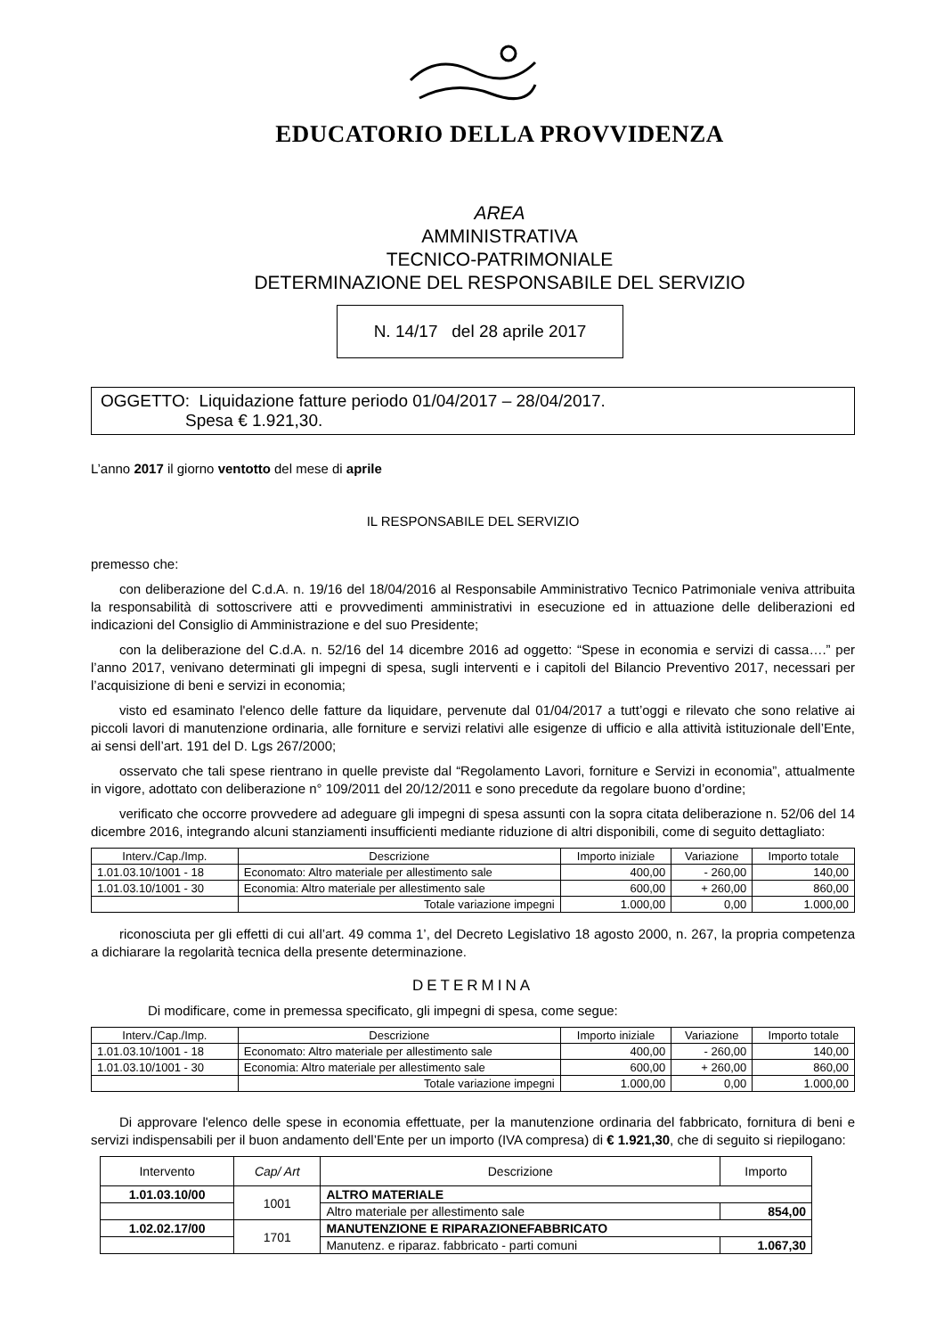EDUCATORIO DELLA PROVVIDENZA
AREA
AMMINISTRATIVA
TECNICO-PATRIMONIALE
DETERMINAZIONE DEL RESPONSABILE DEL SERVIZIO
N. 14/17 del 28 aprile 2017
OGGETTO: Liquidazione fatture periodo 01/04/2017 – 28/04/2017.
Spesa € 1.921,30.
L’anno 2017 il giorno ventotto del mese di aprile
IL RESPONSABILE DEL SERVIZIO
premesso che:
con deliberazione del C.d.A. n. 19/16 del 18/04/2016 al Responsabile Amministrativo Tecnico Patrimoniale veniva attribuita la responsabilità di sottoscrivere atti e provvedimenti amministrativi in esecuzione ed in attuazione delle deliberazioni ed indicazioni del Consiglio di Amministrazione e del suo Presidente;
con la deliberazione del C.d.A. n. 52/16 del 14 dicembre 2016 ad oggetto: “Spese in economia e servizi di cassa….” per l’anno 2017, venivano determinati gli impegni di spesa, sugli interventi e i capitoli del Bilancio Preventivo 2017, necessari per l’acquisizione di beni e servizi in economia;
visto ed esaminato l'elenco delle fatture da liquidare, pervenute dal 01/04/2017 a tutt’oggi e rilevato che sono relative ai piccoli lavori di manutenzione ordinaria, alle forniture e servizi relativi alle esigenze di ufficio e alla attività istituzionale dell’Ente, ai sensi dell’art. 191 del D. Lgs 267/2000;
osservato che tali spese rientrano in quelle previste dal “Regolamento Lavori, forniture e Servizi in economia”, attualmente in vigore, adottato con deliberazione n° 109/2011 del 20/12/2011 e sono precedute da regolare buono d’ordine;
verificato che occorre provvedere ad adeguare gli impegni di spesa assunti con la sopra citata deliberazione n. 52/06 del 14 dicembre 2016, integrando alcuni stanziamenti insufficienti mediante riduzione di altri disponibili, come di seguito dettagliato:
| Interv./Cap./Imp. | Descrizione | Importo iniziale | Variazione | Importo totale |
| --- | --- | --- | --- | --- |
| 1.01.03.10/1001 - 18 | Economato: Altro materiale per allestimento sale | 400,00 | - 260,00 | 140,00 |
| 1.01.03.10/1001 - 30 | Economia: Altro materiale per allestimento sale | 600,00 | + 260,00 | 860,00 |
| | Totale variazione impegni | 1.000,00 | 0,00 | 1.000,00 |
riconosciuta per gli effetti di cui all’art. 49 comma 1’, del Decreto Legislativo 18 agosto 2000, n. 267, la propria competenza a dichiarare la regolarità tecnica della presente determinazione.
DETERMINA
Di modificare, come in premessa specificato, gli impegni di spesa, come segue:
| Interv./Cap./Imp. | Descrizione | Importo iniziale | Variazione | Importo totale |
| --- | --- | --- | --- | --- |
| 1.01.03.10/1001 - 18 | Economato: Altro materiale per allestimento sale | 400,00 | - 260,00 | 140,00 |
| 1.01.03.10/1001 - 30 | Economia: Altro materiale per allestimento sale | 600,00 | + 260,00 | 860,00 |
| | Totale variazione impegni | 1.000,00 | 0,00 | 1.000,00 |
Di approvare l'elenco delle spese in economia effettuate, per la manutenzione ordinaria del fabbricato, fornitura di beni e servizi indispensabili per il buon andamento dell’Ente per un importo (IVA compresa) di € 1.921,30, che di seguito si riepilogano:
| Intervento | Cap/ Art | Descrizione | Importo |
| --- | --- | --- | --- |
| 1.01.03.10/00 | 1001 | ALTRO MATERIALE | |
| | | Altro materiale per allestimento sale | 854,00 |
| 1.02.02.17/00 | 1701 | MANUTENZIONE E RIPARAZIONEFABBRICATO | |
| | | Manutenz. e riparaz. fabbricato - parti comuni | 1.067,30 |